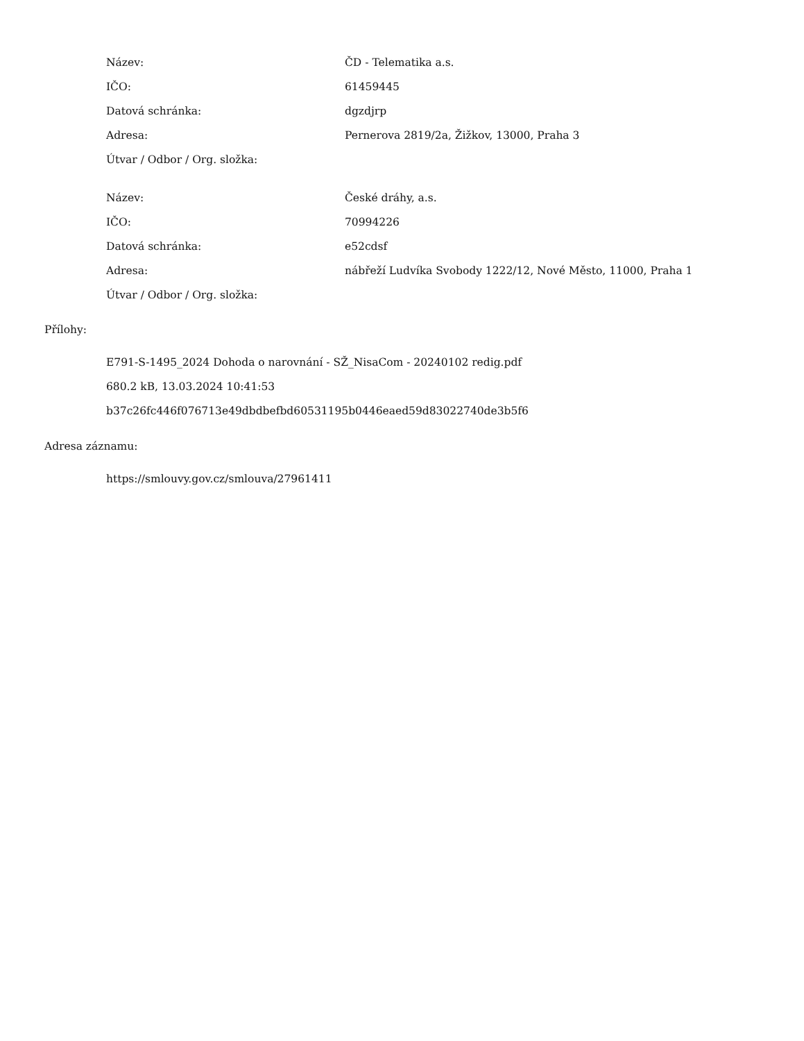| Název: | ČD - Telematika a.s. |
| IČO: | 61459445 |
| Datová schránka: | dgzdjrp |
| Adresa: | Pernerova 2819/2a, Žižkov, 13000, Praha 3 |
| Útvar / Odbor / Org. složka: | |
| Název: | České dráhy, a.s. |
| IČO: | 70994226 |
| Datová schránka: | e52cdsf |
| Adresa: | nábřeží Ludvíka Svobody 1222/12, Nové Město, 11000, Praha 1 |
| Útvar / Odbor / Org. složka: | |
Přílohy:
E791-S-1495_2024 Dohoda o narovnání - SŽ_NisaCom - 20240102 redig.pdf
680.2 kB, 13.03.2024 10:41:53
b37c26fc446f076713e49dbdbefbd60531195b0446eaed59d83022740de3b5f6
Adresa záznamu:
https://smlouvy.gov.cz/smlouva/27961411